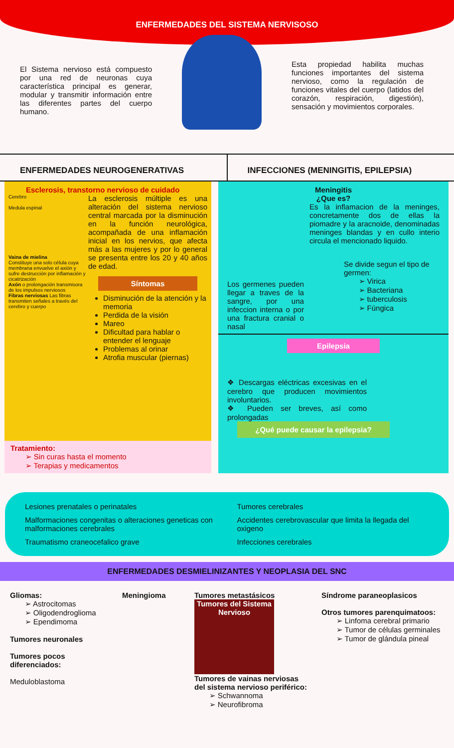ENFERMEDADES DEL SISTEMA NERVISOSO
El Sistema nervioso está compuesto por una red de neuronas cuya característica principal es generar, modular y transmitir información entre las diferentes partes del cuerpo humano.
Esta propiedad habilita muchas funciones importantes del sistema nervioso, como la regulación de funciones vitales del cuerpo (latidos del corazón, respiración, digestión), sensación y movimientos corporales.
ENFERMEDADES NEUROGENERATIVAS INFECCIONES (MENINGITIS, EPILEPSIA)
Esclerosis, transtorno nervioso de cuidado
Cerebro
Medula espinal
Vaina de mielina
Constituye una solo célula cuya membrana envuelve el axión y sufre destrucción por inflamación y cicatrización
Axón o prolongación transmisora de los impulsos nerviosos
Fibras nerviosas Las fibras transmiten señales a través del cerebro y cuerpo
La esclerosis múltiple es una alteración del sistema nervioso central marcada por la disminución en la función neurológica, acompañada de una inflamación inicial en los nervios, que afecta más a las mujeres y por lo general se presenta entre los 20 y 40 años de edad.
Síntomas
Disminución de la atención y la memoria
Perdida de la visión
Mareo
Dificultad para hablar o entender el lenguaje
Problemas al orinar
Atrofia muscular (piernas)
Tratamiento:
➢ Sin curas hasta el momento
➢ Terapias y medicamentos
Meningitis
¿Que es?
Es la inflamacion de la meninges, concretamente dos de ellas la piomadre y la aracnoide, denominadas meninges blandas y en cullo interio circula el mencionado liquido.
Los germenes pueden llegar a traves de la sangre, por una infeccion interna o por una fractura cranial o nasal
Se divide segun el tipo de germen:
➢ Virica
➢ Bacteriana
➢ tuberculosis
➢ Fúngica
Epilepsia
❖ Descargas eléctricas excesivas en el cerebro que producen movimientos involuntarios.
❖ Pueden ser breves, así como prolongadas
¿Qué puede causar la epilepsia?
Lesiones prenatales o perinatales
Malformaciones congenitas o alteraciones geneticas con malformaciones cerebrales
Traumatismo craneocefalico grave
Tumores cerebrales
Accidentes cerebrovascular que limita la llegada del oxigeno
Infecciones cerebrales
ENFERMEDADES DESMIELINIZANTES Y NEOPLASIA DEL SNC
Gliomas:
➢ Astrocitomas
➢ Oligodendroglioma
➢ Ependimoma
Tumores neuronales
Tumores pocos diferenciados:
Meduloblastoma
Meningioma Tumores metastásicos
Tumores del Sistema Nervioso
Tumores de vainas nerviosas del sistema nervioso periférico:
➢ Schwannoma
➢ Neurofibroma
Síndrome paraneoplasicos
Otros tumores parenquimatoos:
➢ Linfoma cerebral primario
➢ Tumor de células germinales
➢ Tumor de glándula pineal